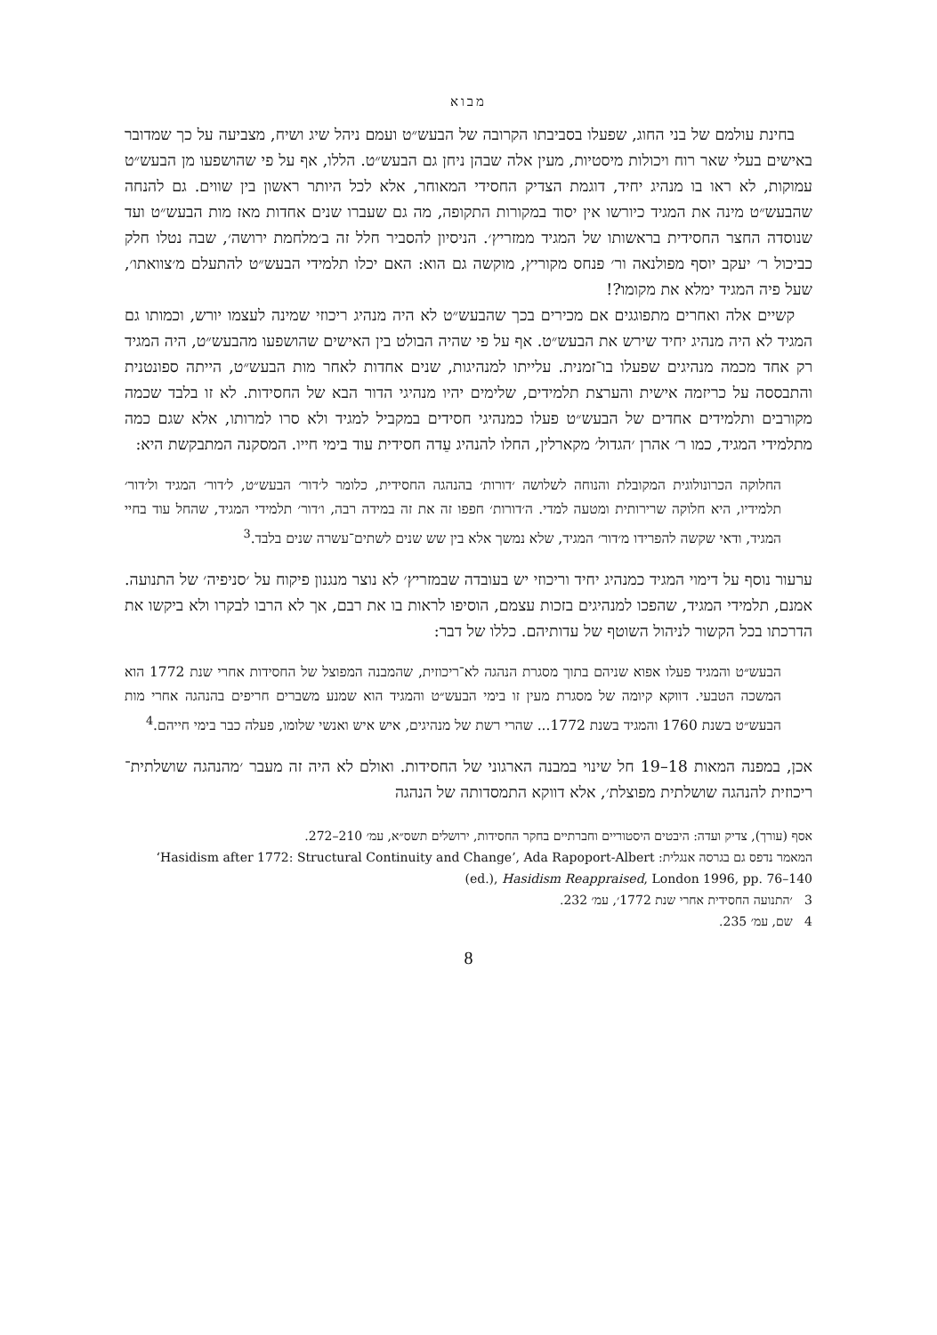מבוא
בחינת עולמם של בני החוג, שפעלו בסביבתו הקרובה של הבעש״ט ועמם ניהל שיג ושיח, מצביעה על כך שמדובר באישים בעלי שאר רוח ויכולות מיסטיות, מעין אלה שבהן ניחן גם הבעש״ט. הללו, אף על פי שהושפעו מן הבעש״ט עמוקות, לא ראו בו מנהיג יחיד, דוגמת הצדיק החסידי המאוחר, אלא לכל היותר ראשון בין שווים. גם להנחה שהבעש״ט מינה את המגיד כיורשו אין יסוד במקורות התקופה, מה גם שעברו שנים אחדות מאז מות הבעש״ט ועד שנוסדה החצר החסידית בראשותו של המגיד ממזריץ׳. הניסיון להסביר חלל זה ב׳מלחמת ירושה׳, שבה נטלו חלק כביכול ר׳ יעקב יוסף מפולנאה ור׳ פנחס מקוריץ, מוקשה גם הוא: האם יכלו תלמידי הבעש״ט להתעלם מ׳צוואתו׳, שעל פיה המגיד ימלא את מקומו?!
קשיים אלה ואחרים מתפוגגים אם מכירים בכך שהבעש״ט לא היה מנהיג ריכוזי שמינה לעצמו יורש, וכמותו גם המגיד לא היה מנהיג יחיד שירש את הבעש״ט. אף על פי שהיה הבולט בין האישים שהושפעו מהבעש״ט, היה המגיד רק אחד מכמה מנהיגים שפעלו בו־זמנית. עלייתו למנהיגות, שנים אחדות לאחר מות הבעש״ט, הייתה ספונטנית והתבססה על כריזמה אישית והערצת תלמידים, שלימים יהיו מנהיגי הדור הבא של החסידות. לא זו בלבד שכמה מקורבים ותלמידים אחדים של הבעש״ט פעלו כמנהיגי חסידים במקביל למגיד ולא סרו למרותו, אלא שגם כמה מתלמידי המגיד, כמו ר׳ אהרן ׳הגדול׳ מקארלין, החלו להנהיג עֵדה חסידית עוד בימי חייו. המסקנה המתבקשת היא:
החלוקה הכרונולוגית המקובלת והנוחה לשלושה ׳דורות׳ בהנהגה החסידית, כלומר ל׳דור׳ הבעש״ט, ל׳דור׳ המגיד ול׳דור׳ תלמידיו, היא חלוקה שרירותית ומטעה למדי. ה׳דורות׳ חפפו זה את זה במידה רבה, ו׳דור׳ תלמידי המגיד, שהחל עוד בחיי המגיד, ודאי שקשה להפרידו מ׳דור׳ המגיד, שלא נמשך אלא בין שש שנים לשתים־עשרה שנים בלבד.<sup>3</sup>
ערעור נוסף על דימוי המגיד כמנהיג יחיד וריכוזי יש בעובדה שבמזריץ׳ לא נוצר מנגנון פיקוח על ׳סניפיה׳ של התנועה. אמנם, תלמידי המגיד, שהפכו למנהיגים בזכות עצמם, הוסיפו לראות בו את רבם, אך לא הרבו לבקרו ולא ביקשו את הדרכתו בכל הקשור לניהול השוטף של עדותיהם. כללו של דבר:
הבעש״ט והמגיד פעלו אפוא שניהם בתוך מסגרת הנהגה לא־ריכוזית, שהמבנה המפוצל של החסידות אחרי שנת 1772 הוא המשכה הטבעי. דווקא קיומה של מסגרת מעין זו בימי הבעש״ט והמגיד הוא שמנע משברים חריפים בהנהגה אחרי מות הבעש״ט בשנת 1760 והמגיד בשנת 1772... שהרי רשת של מנהיגים, איש איש ואנשי שלומו, פעלה כבר בימי חייהם.<sup>4</sup>
אכן, במפנה המאות 18–19 חל שינוי במבנה הארגוני של החסידות. ואולם לא היה זה מעבר ׳מהנהגה שושלתית־ריכוזית להנהגה שושלתית מפוצלת׳, אלא דווקא התמסדותה של הנהגה
אסף (עורך), צדיק ועדה: היבטים היסטוריים וחברתיים בחקר החסידות, ירושלים תשס״א, עמ׳ 210–272.
המאמר נדפס גם בגרסה אנגלית: ‘Hasidism after 1772: Structural Continuity and Change’, Ada Rapoport-Albert (ed.), Hasidism Reappraised, London 1996, pp. 76–140
3 ׳התנועה החסידית אחרי שנת 1772׳, עמ׳ 232.
4 שם, עמ׳ 235.
8